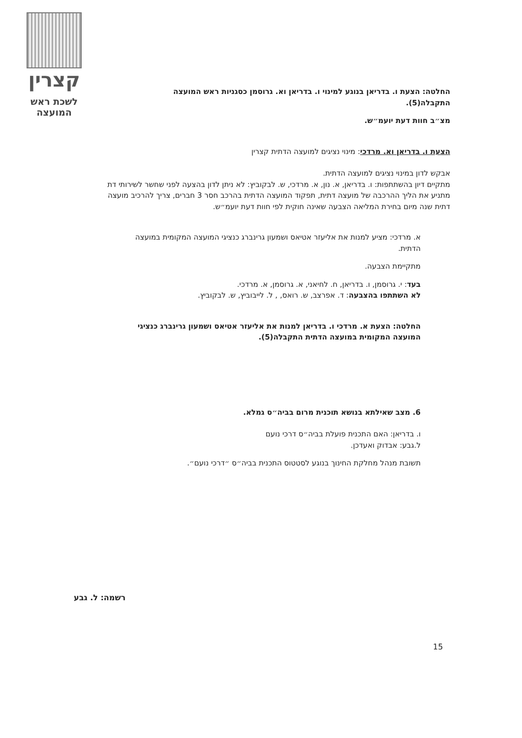קצרין
לשכת ראש המועצה
החלטה: הצעת ו. בדריאן בנוגע למינוי ו. בדריאן וא. גרוסמן כסגניות ראש המועצה התקבלה(5).
מצ״ב חוות דעת יועמ״ש.
הצעת ו. בדריאן וא. מרדכי: מינוי נציגים למועצה הדתית קצרין
אבקש לדון במינוי נציגים למועצה הדתית.
מתקיים דיון בהשתתפות: ו. בדריאן, א. נון, א. מרדכי, ש. לבקוביץ: לא ניתן לדון בהצעה לפני שחשר לשירותי דת מתניע את הליך ההרכבה של מועצה דתית, תפקוד המועצה הדתית בהרכב חסר 3 חברים, צריך להרכיב מועצה דתית שנה מיום בחירת המליאה הצבעה שאינה חוקית לפי חוות דעת יועמ״ש.
א. מרדכי: מציע למנות את אליעזר אטיאס ושמעון גרינברג כנציגי המועצה המקומית במועצה הדתית.
מתקיימת הצבעה.
בעד: י. גרוסמן, ו. בדריאן, ח. לחיאני, א. גרוסמן, א. מרדכי.
לא השתתפו בהצבעה: ד. אפרצב, ש. רואס, , ל. לייבוביץ, ש. לבקוביץ.
החלטה: הצעת א. מרדכי ו. בדריאן למנות את אליעזר אטיאס ושמעון גרינברג כנציגי המועצה המקומית במועצה הדתית התקבלה(5).
6. מצב שאילתא בנושא תוכנית מרום בביה״ס גמלא.
ו. בדריאן: האם התכנית פועלת בביה״ס דרכי נועם
ל.גבע: אבדוק ואעדכן.
תשובת מנהל מחלקת החינוך בנוגע לסטטוס התכנית בביה״ס ״דרכי נועם״.
רשמה: ל. גבע
15